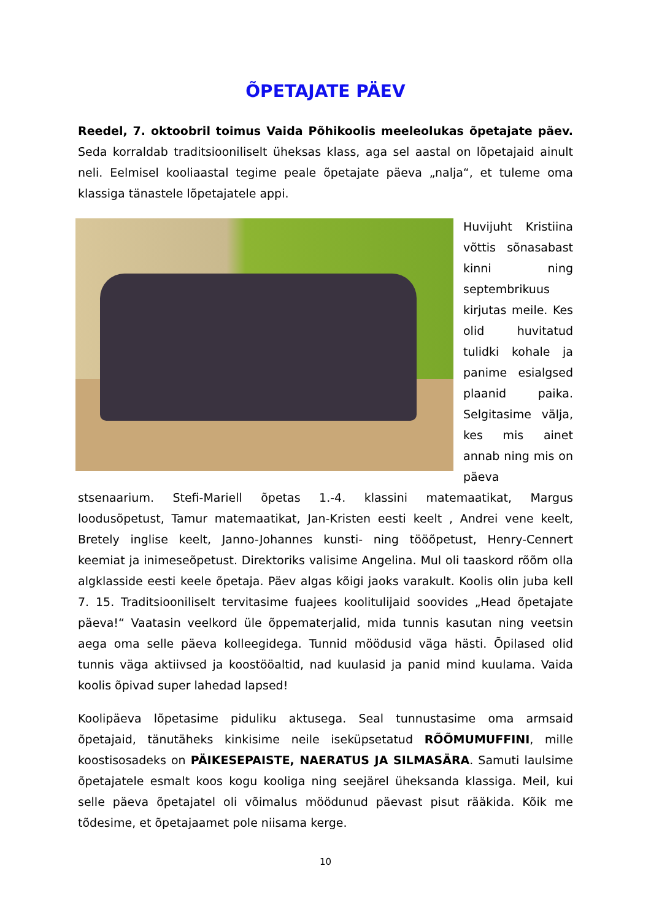ÕPETAJATE PÄEV
Reedel, 7. oktoobril toimus Vaida Põhikoolis meeleolukas õpetajate päev. Seda korraldab traditsiooniliselt üheksas klass, aga sel aastal on lõpetajaid ainult neli. Eelmisel kooliaastal tegime peale õpetajate päeva „nalja“, et tuleme oma klassiga tänastele lõpetajatele appi.
Huvijuht Kristiina võttis sõnasabast kinni ning septembrikuus kirjutas meile. Kes olid huvitatud tulidki kohale ja panime esialgsed plaanid paika. Selgitasime välja, kes mis ainet annab ning mis on päeva stsenaarium. Stefi-Mariell õpetas 1.-4. klassini matemaatikat, Margus loodusõpetust, Tamur matemaatikat, Jan-Kristen eesti keelt , Andrei vene keelt, Bretely inglise keelt, Janno-Johannes kunsti- ning tööõpetust, Henry-Cennert keemiat ja inimeseõpetust. Direktoriks valisime Angelina. Mul oli taaskord rõõm olla algklasside eesti keele õpetaja. Päev algas kõigi jaoks varakult. Koolis olin juba kell 7. 15. Traditsiooniliselt tervitasime fuajees koolitulijaid soovides „Head õpetajate päeva!“ Vaatasin veelkord üle õppematerjalid, mida tunnis kasutan ning veetsin aega oma selle päeva kolleegidega. Tunnid möödusid väga hästi. Õpilased olid tunnis väga aktiivsed ja koostööaltid, nad kuulasid ja panid mind kuulama. Vaida koolis õpivad super lahedad lapsed!
Koolipäeva lõpetasime piduliku aktusega. Seal tunnustasime oma armsaid õpetajaid, tänutäheks kinkisime neile iseküpsetatud RÕÕMUMUFFINI, mille koostisosadeks on PÄIKESEPAISTE, NAERATUS JA SILMASÄRA. Samuti laulsime õpetajatele esmalt koos kogu kooliga ning seejärel üheksanda klassiga. Meil, kui selle päeva õpetajatel oli võimalus möödunud päevast pisut rääkida. Kõik me tõdesime, et õpetajaamet pole niisama kerge.
10